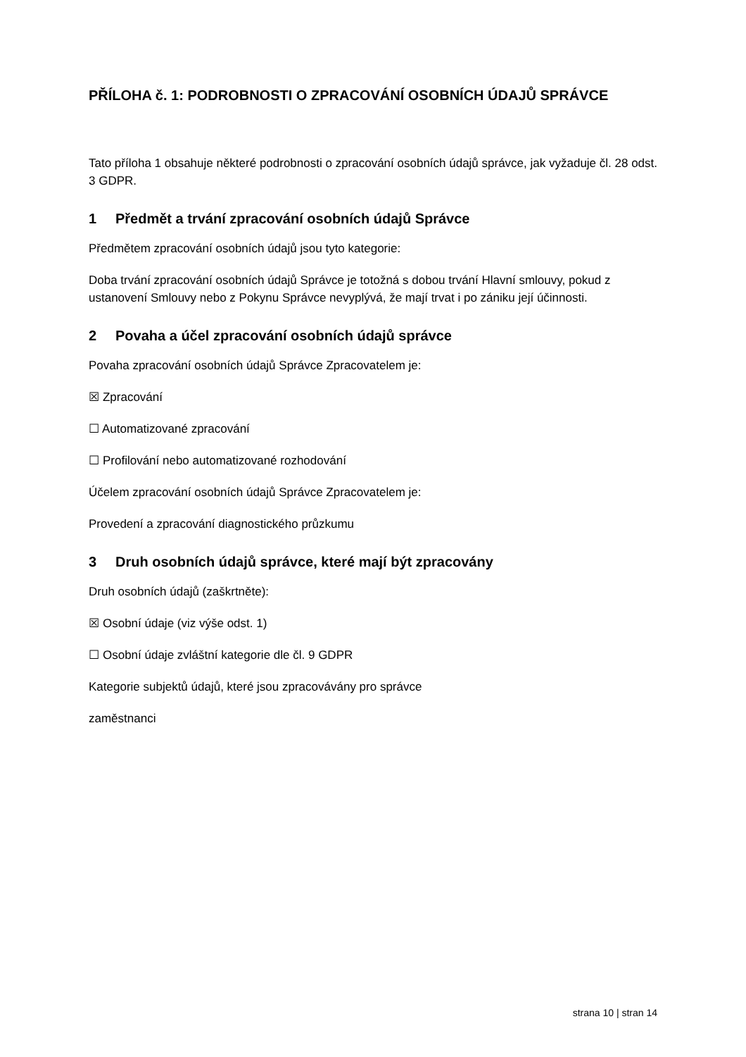PŘÍLOHA č. 1: PODROBNOSTI O ZPRACOVÁNÍ OSOBNÍCH ÚDAJŮ SPRÁVCE
Tato příloha 1 obsahuje některé podrobnosti o zpracování osobních údajů správce, jak vyžaduje čl. 28 odst. 3 GDPR.
1 Předmět a trvání zpracování osobních údajů Správce
Předmětem zpracování osobních údajů jsou tyto kategorie:
Doba trvání zpracování osobních údajů Správce je totožná s dobou trvání Hlavní smlouvy, pokud z ustanovení Smlouvy nebo z Pokynu Správce nevyplývá, že mají trvat i po zániku její účinnosti.
2 Povaha a účel zpracování osobních údajů správce
Povaha zpracování osobních údajů Správce Zpracovatelem je:
☒ Zpracování
☐ Automatizované zpracování
☐ Profilování nebo automatizované rozhodování
Účelem zpracování osobních údajů Správce Zpracovatelem je:
Provedení a zpracování diagnostického průzkumu
3 Druh osobních údajů správce, které mají být zpracovány
Druh osobních údajů (zaškrtněte):
☒ Osobní údaje (viz výše odst. 1)
☐ Osobní údaje zvláštní kategorie dle čl. 9 GDPR
Kategorie subjektů údajů, které jsou zpracovávány pro správce
zaměstnanci
strana 10 | stran 14